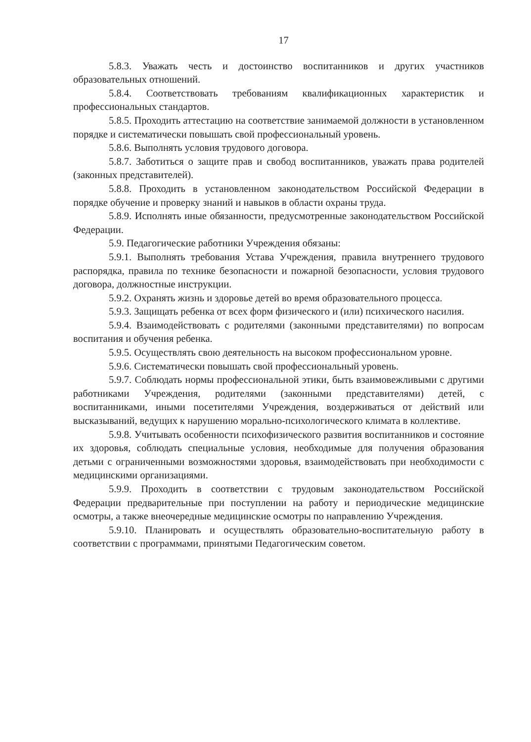17
5.8.3. Уважать честь и достоинство воспитанников и других участников образовательных отношений.
5.8.4. Соответствовать требованиям квалификационных характеристик и профессиональных стандартов.
5.8.5. Проходить аттестацию на соответствие занимаемой должности в установленном порядке и систематически повышать свой профессиональный уровень.
5.8.6. Выполнять условия трудового договора.
5.8.7. Заботиться о защите прав и свобод воспитанников, уважать права родителей (законных представителей).
5.8.8. Проходить в установленном законодательством Российской Федерации в порядке обучение и проверку знаний и навыков в области охраны труда.
5.8.9. Исполнять иные обязанности, предусмотренные законодательством Российской Федерации.
5.9. Педагогические работники Учреждения обязаны:
5.9.1. Выполнять требования Устава Учреждения, правила внутреннего трудового распорядка, правила по технике безопасности и пожарной безопасности, условия трудового договора, должностные инструкции.
5.9.2. Охранять жизнь и здоровье детей во время образовательного процесса.
5.9.3. Защищать ребенка от всех форм физического и (или) психического насилия.
5.9.4. Взаимодействовать с родителями (законными представителями) по вопросам воспитания и обучения ребенка.
5.9.5. Осуществлять свою деятельность на высоком профессиональном уровне.
5.9.6. Систематически повышать свой профессиональный уровень.
5.9.7. Соблюдать нормы профессиональной этики, быть взаимовежливыми с другими работниками Учреждения, родителями (законными представителями) детей, с воспитанниками, иными посетителями Учреждения, воздерживаться от действий или высказываний, ведущих к нарушению морально-психологического климата в коллективе.
5.9.8. Учитывать особенности психофизического развития воспитанников и состояние их здоровья, соблюдать специальные условия, необходимые для получения образования детьми с ограниченными возможностями здоровья, взаимодействовать при необходимости с медицинскими организациями.
5.9.9. Проходить в соответствии с трудовым законодательством Российской Федерации предварительные при поступлении на работу и периодические медицинские осмотры, а также внеочередные медицинские осмотры по направлению Учреждения.
5.9.10. Планировать и осуществлять образовательно-воспитательную работу в соответствии с программами, принятыми Педагогическим советом.